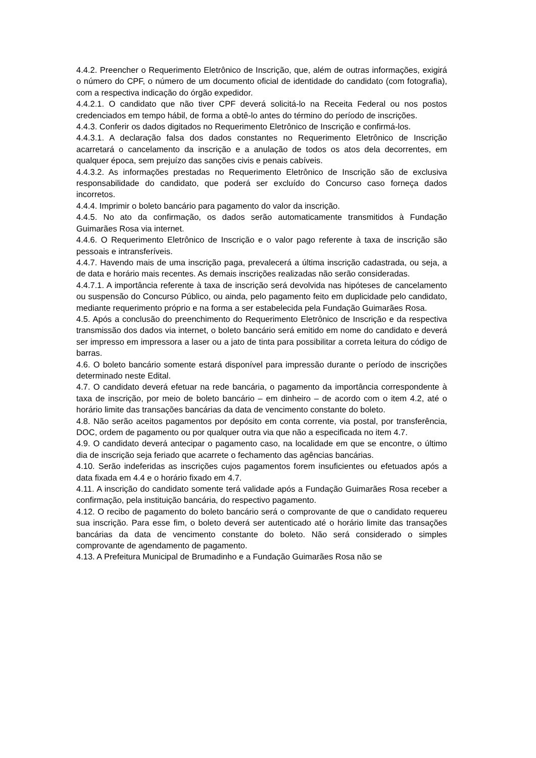4.4.2. Preencher o Requerimento Eletrônico de Inscrição, que, além de outras informações, exigirá o número do CPF, o número de um documento oficial de identidade do candidato (com fotografia), com a respectiva indicação do órgão expedidor.
4.4.2.1. O candidato que não tiver CPF deverá solicitá-lo na Receita Federal ou nos postos credenciados em tempo hábil, de forma a obtê-lo antes do término do período de inscrições.
4.4.3. Conferir os dados digitados no Requerimento Eletrônico de Inscrição e confirmá-los.
4.4.3.1. A declaração falsa dos dados constantes no Requerimento Eletrônico de Inscrição acarretará o cancelamento da inscrição e a anulação de todos os atos dela decorrentes, em qualquer época, sem prejuízo das sanções civis e penais cabíveis.
4.4.3.2. As informações prestadas no Requerimento Eletrônico de Inscrição são de exclusiva responsabilidade do candidato, que poderá ser excluído do Concurso caso forneça dados incorretos.
4.4.4. Imprimir o boleto bancário para pagamento do valor da inscrição.
4.4.5. No ato da confirmação, os dados serão automaticamente transmitidos à Fundação Guimarães Rosa via internet.
4.4.6. O Requerimento Eletrônico de Inscrição e o valor pago referente à taxa de inscrição são pessoais e intransferíveis.
4.4.7. Havendo mais de uma inscrição paga, prevalecerá a última inscrição cadastrada, ou seja, a de data e horário mais recentes. As demais inscrições realizadas não serão consideradas.
4.4.7.1. A importância referente à taxa de inscrição será devolvida nas hipóteses de cancelamento ou suspensão do Concurso Público, ou ainda, pelo pagamento feito em duplicidade pelo candidato, mediante requerimento próprio e na forma a ser estabelecida pela Fundação Guimarães Rosa.
4.5. Após a conclusão do preenchimento do Requerimento Eletrônico de Inscrição e da respectiva transmissão dos dados via internet, o boleto bancário será emitido em nome do candidato e deverá ser impresso em impressora a laser ou a jato de tinta para possibilitar a correta leitura do código de barras.
4.6. O boleto bancário somente estará disponível para impressão durante o período de inscrições determinado neste Edital.
4.7. O candidato deverá efetuar na rede bancária, o pagamento da importância correspondente à taxa de inscrição, por meio de boleto bancário – em dinheiro – de acordo com o item 4.2, até o horário limite das transações bancárias da data de vencimento constante do boleto.
4.8. Não serão aceitos pagamentos por depósito em conta corrente, via postal, por transferência, DOC, ordem de pagamento ou por qualquer outra via que não a especificada no item 4.7.
4.9. O candidato deverá antecipar o pagamento caso, na localidade em que se encontre, o último dia de inscrição seja feriado que acarrete o fechamento das agências bancárias.
4.10. Serão indeferidas as inscrições cujos pagamentos forem insuficientes ou efetuados após a data fixada em 4.4 e o horário fixado em 4.7.
4.11. A inscrição do candidato somente terá validade após a Fundação Guimarães Rosa receber a confirmação, pela instituição bancária, do respectivo pagamento.
4.12. O recibo de pagamento do boleto bancário será o comprovante de que o candidato requereu sua inscrição. Para esse fim, o boleto deverá ser autenticado até o horário limite das transações bancárias da data de vencimento constante do boleto. Não será considerado o simples comprovante de agendamento de pagamento.
4.13. A Prefeitura Municipal de Brumadinho e a Fundação Guimarães Rosa não se